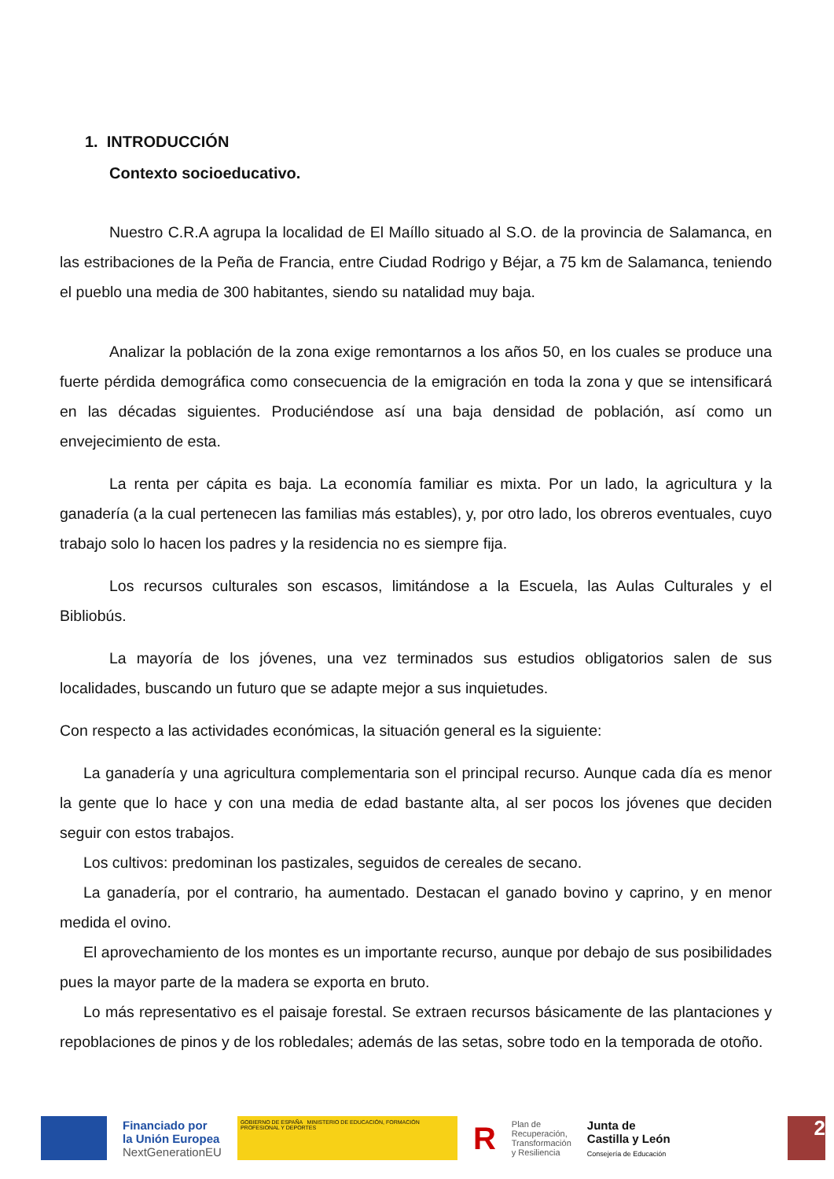1. INTRODUCCIÓN
Contexto socioeducativo.
Nuestro C.R.A agrupa la localidad de El Maíllo situado al S.O. de la provincia de Salamanca, en las estribaciones de la Peña de Francia, entre Ciudad Rodrigo y Béjar, a 75 km de Salamanca, teniendo el pueblo una media de 300 habitantes, siendo su natalidad muy baja.
Analizar la población de la zona exige remontarnos a los años 50, en los cuales se produce una fuerte pérdida demográfica como consecuencia de la emigración en toda la zona y que se intensificará en las décadas siguientes. Produciéndose así una baja densidad de población, así como un envejecimiento de esta.
La renta per cápita es baja. La economía familiar es mixta. Por un lado, la agricultura y la ganadería (a la cual pertenecen las familias más estables), y, por otro lado, los obreros eventuales, cuyo trabajo solo lo hacen los padres y la residencia no es siempre fija.
Los recursos culturales son escasos, limitándose a la Escuela, las Aulas Culturales y el Bibliobús.
La mayoría de los jóvenes, una vez terminados sus estudios obligatorios salen de sus localidades, buscando un futuro que se adapte mejor a sus inquietudes.
Con respecto a las actividades económicas, la situación general es la siguiente:
La ganadería y una agricultura complementaria son el principal recurso. Aunque cada día es menor la gente que lo hace y con una media de edad bastante alta, al ser pocos los jóvenes que deciden seguir con estos trabajos.
Los cultivos: predominan los pastizales, seguidos de cereales de secano.
La ganadería, por el contrario, ha aumentado. Destacan el ganado bovino y caprino, y en menor medida el ovino.
El aprovechamiento de los montes es un importante recurso, aunque por debajo de sus posibilidades pues la mayor parte de la madera se exporta en bruto.
Lo más representativo es el paisaje forestal. Se extraen recursos básicamente de las plantaciones y repoblaciones de pinos y de los robledales; además de las setas, sobre todo en la temporada de otoño.
Financiado por
la Unión Europea
NextGenerationEU
GOBIERNO DE ESPAÑA MINISTERIO DE EDUCACIÓN, FORMACIÓN PROFESIONAL Y DEPORTES
R
Plan de
Recuperación,
Transformación
y Resiliencia
Junta de
Castilla y León
Consejería de Educación
2